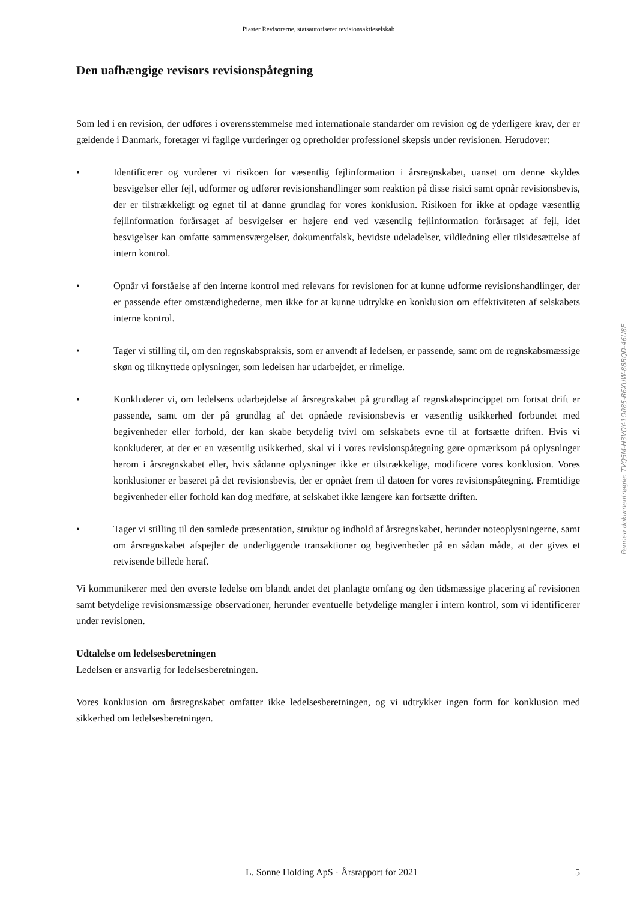Piaster Revisorerne, statsautoriseret revisionsaktieselskab
Den uafhængige revisors revisionspåtegning
Som led i en revision, der udføres i overensstemmelse med internationale standarder om revision og de yderligere krav, der er gældende i Danmark, foretager vi faglige vurderinger og opretholder professionel skepsis under revisionen. Herudover:
• Identificerer og vurderer vi risikoen for væsentlig fejlinformation i årsregnskabet, uanset om denne skyldes besvigelser eller fejl, udformer og udfører revisionshandlinger som reaktion på disse risici samt opnår revisionsbevis, der er tilstrækkeligt og egnet til at danne grundlag for vores konklusion. Risikoen for ikke at opdage væsentlig fejlinformation forårsaget af besvigelser er højere end ved væsentlig fejlinformation forårsaget af fejl, idet besvigelser kan omfatte sammensværgelser, dokumentfalsk, bevidste udeladelser, vildledning eller tilsidesættelse af intern kontrol.
• Opnår vi forståelse af den interne kontrol med relevans for revisionen for at kunne udforme revisionshandlinger, der er passende efter omstændighederne, men ikke for at kunne udtrykke en konklusion om effektiviteten af selskabets interne kontrol.
• Tager vi stilling til, om den regnskabspraksis, som er anvendt af ledelsen, er passende, samt om de regnskabsmæssige skøn og tilknyttede oplysninger, som ledelsen har udarbejdet, er rimelige.
• Konkluderer vi, om ledelsens udarbejdelse af årsregnskabet på grundlag af regnskabsprincippet om fortsat drift er passende, samt om der på grundlag af det opnåede revisionsbevis er væsentlig usikkerhed forbundet med begivenheder eller forhold, der kan skabe betydelig tvivl om selskabets evne til at fortsætte driften. Hvis vi konkluderer, at der er en væsentlig usikkerhed, skal vi i vores revisionspåtegning gøre opmærksom på oplysninger herom i årsregnskabet eller, hvis sådanne oplysninger ikke er tilstrækkelige, modificere vores konklusion. Vores konklusioner er baseret på det revisionsbevis, der er opnået frem til datoen for vores revisionspåtegning. Fremtidige begivenheder eller forhold kan dog medføre, at selskabet ikke længere kan fortsætte driften.
• Tager vi stilling til den samlede præsentation, struktur og indhold af årsregnskabet, herunder noteoplysningerne, samt om årsregnskabet afspejler de underliggende transaktioner og begivenheder på en sådan måde, at der gives et retvisende billede heraf.
Vi kommunikerer med den øverste ledelse om blandt andet det planlagte omfang og den tidsmæssige placering af revisionen samt betydelige revisionsmæssige observationer, herunder eventuelle betydelige mangler i intern kontrol, som vi identificerer under revisionen.
Udtalelse om ledelsesberetningen
Ledelsen er ansvarlig for ledelsesberetningen.
Vores konklusion om årsregnskabet omfatter ikke ledelsesberetningen, og vi udtrykker ingen form for konklusion med sikkerhed om ledelsesberetningen.
Penneo dokumentnøgle: TVQ5M-H3VOY-1O085-B6XUW-88BQD-46U8E
L. Sonne Holding ApS · Årsrapport for 2021 5